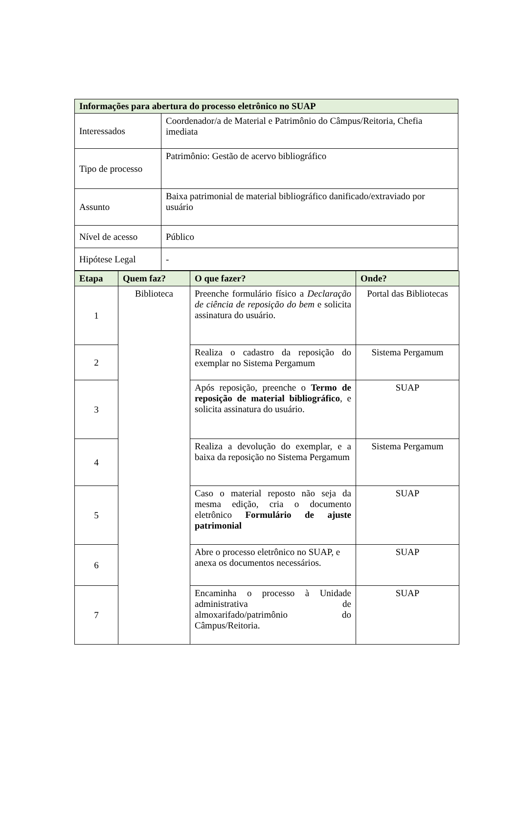| Informações para abertura do processo eletrônico no SUAP | |
| --- | --- |
| Interessados | Coordenador/a de Material e Patrimônio do Câmpus/Reitoria, Chefia imediata |
| Tipo de processo | Patrimônio: Gestão de acervo bibliográfico |
| Assunto | Baixa patrimonial de material bibliográfico danificado/extraviado por usuário |
| Nível de acesso | Público |
| Hipótese Legal | - |
| Etapa | Quem faz? | O que fazer? | Onde? |
| --- | --- | --- | --- |
| 1 | Biblioteca | Preenche formulário físico a Declaração de ciência de reposição do bem e solicita assinatura do usuário. | Portal das Bibliotecas |
| 2 | | Realiza o cadastro da reposição do exemplar no Sistema Pergamum | Sistema Pergamum |
| 3 | | Após reposição, preenche o Termo de reposição de material bibliográfico , e solicita assinatura do usuário. | SUAP |
| 4 | | Realiza a devolução do exemplar, e a baixa da reposição no Sistema Pergamum | Sistema Pergamum |
| 5 | | Caso o material reposto não seja da mesma edição, cria o documento eletrônico Formulário de ajuste patrimonial | SUAP |
| 6 | | Abre o processo eletrônico no SUAP, e anexa os documentos necessários. | SUAP |
| 7 | | Encaminha o processo à Unidade administrativa de almoxarifado/patrimônio do Câmpus/Reitoria. | SUAP |